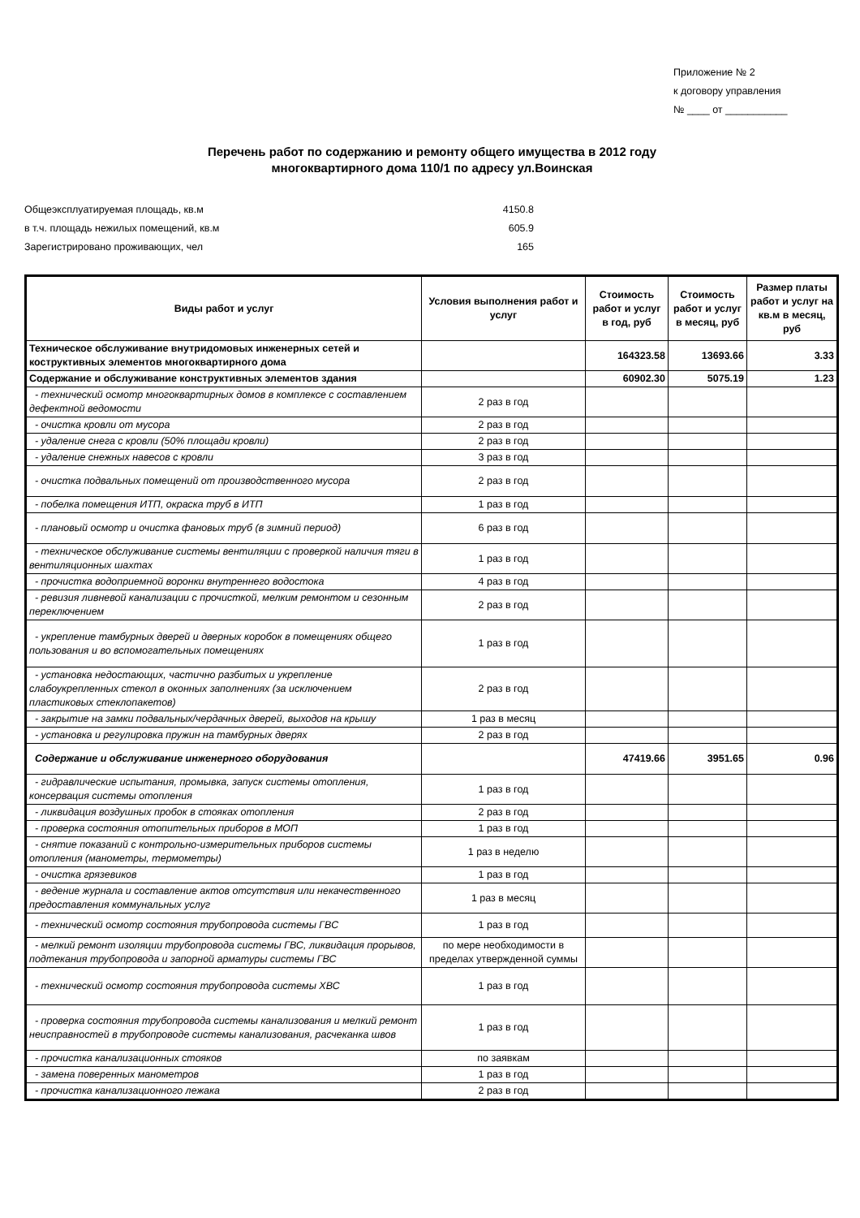Приложение № 2
к договору управления
№ ____ от ___________
Перечень работ по содержанию и ремонту общего имущества в 2012 году
многоквартирного дома 110/1 по адресу ул.Воинская
Общеэксплуатируемая площадь, кв.м 4150.8
в т.ч. площадь нежилых помещений, кв.м 605.9
Зарегистрировано проживающих, чел 165
| Виды работ и услуг | Условия выполнения работ и услуг | Стоимость работ и услуг в год, руб | Стоимость работ и услуг в месяц, руб | Размер платы работ и услуг на кв.м в месяц, руб |
| --- | --- | --- | --- | --- |
| Техническое обслуживание внутридомовых инженерных сетей и коструктивных элементов многоквартирного дома | | 164323.58 | 13693.66 | 3.33 |
| Содержание и обслуживание конструктивных элементов здания | | 60902.30 | 5075.19 | 1.23 |
| - технический осмотр многоквартирных домов в комплексе с составлением дефектной ведомости | 2 раз в год | | | |
| - очистка кровли от мусора | 2 раз в год | | | |
| - удаление снега с кровли (50% площади кровли) | 2 раз в год | | | |
| - удаление снежных навесов с кровли | 3 раз в год | | | |
| - очистка подвальных помещений от производственного мусора | 2 раз в год | | | |
| - побелка помещения ИТП, окраска труб в ИТП | 1 раз в год | | | |
| - плановый осмотр и очистка фановых труб (в зимний период) | 6 раз в год | | | |
| - техническое обслуживание системы вентиляции с проверкой наличия тяги в вентиляционных шахтах | 1 раз в год | | | |
| - прочистка водоприемной воронки внутреннего водостока | 4 раз в год | | | |
| - ревизия ливневой канализации с прочисткой, мелким ремонтом и сезонным переключением | 2 раз в год | | | |
| - укрепление тамбурных дверей и дверных коробок в помещениях общего пользования и во вспомогательных помещениях | 1 раз в год | | | |
| - установка недостающих, частично разбитых и укрепление слабоукрепленных стекол в оконных заполнениях (за исключением пластиковых стеклопакетов) | 2 раз в год | | | |
| - закрытие на замки подвальных/чердачных дверей, выходов на крышу | 1 раз в месяц | | | |
| - установка и регулировка пружин на тамбурных дверях | 2 раз в год | | | |
| Содержание и обслуживание инженерного оборудования | | 47419.66 | 3951.65 | 0.96 |
| - гидравлические испытания, промывка, запуск системы отопления, консервация системы отопления | 1 раз в год | | | |
| - ликвидация воздушных пробок в стояках отопления | 2 раз в год | | | |
| - проверка состояния отопительных приборов в МОП | 1 раз в год | | | |
| - снятие показаний с контрольно-измерительных приборов системы отопления (манометры, термометры) | 1 раз в неделю | | | |
| - очистка грязевиков | 1 раз в год | | | |
| - ведение журнала и составление актов отсутствия или некачественного предоставления коммунальных услуг | 1 раз в месяц | | | |
| - технический осмотр состояния трубопровода системы ГВС | 1 раз в год | | | |
| - мелкий ремонт изоляции трубопровода системы ГВС, ликвидация прорывов, подтекания трубопровода и запорной арматуры системы ГВС | по мере необходимости в пределах утвержденной суммы | | | |
| - технический осмотр состояния трубопровода системы ХВС | 1 раз в год | | | |
| - проверка состояния трубопровода системы канализования и мелкий ремонт неисправностей в трубопроводе системы канализования, расчеканка швов | 1 раз в год | | | |
| - прочистка канализационных стояков | по заявкам | | | |
| - замена поверенных манометров | 1 раз в год | | | |
| - прочистка канализационного лежака | 2 раз в год | | | |